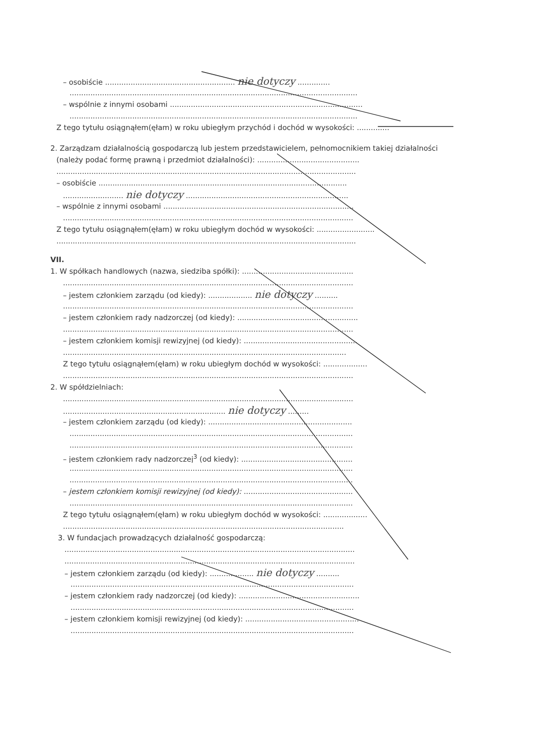– osobiście ........................................................ nie dotyczy ..............
............................................................................................................................
– wspólnie z innymi osobami ...................................................................................
............................................................................................................................
Z tego tytułu osiągnąłem(ęłam) w roku ubiegłym przychód i dochód w wysokości: ..............
2. Zarządzam działalnością gospodarczą lub jestem przedstawicielem, pełnomocnikiem takiej działalności
(należy podać formę prawną i przedmiot działalności): ............................................
.................................................................................................................................
– osobiście ...........................................................................................................
.......................... nie dotyczy ......................................................................
– wspólnie z innymi osobami ..................................................................................
.............................................................................................................................
Z tego tytułu osiągnąłem(ęłam) w roku ubiegłym dochód w wysokości: .........................
.................................................................................................................................
VII.
1. W spółkach handlowych (nazwa, siedziba spółki): ................................................
.............................................................................................................................
– jestem członkiem zarządu (od kiedy): ................... nie dotyczy ..........
.............................................................................................................................
– jestem członkiem rady nadzorczej (od kiedy): ....................................................
.............................................................................................................................
– jestem członkiem komisji rewizyjnej (od kiedy): .................................................
..........................................................................................................................
Z tego tytułu osiągnąłem(ęłam) w roku ubiegłym dochód w wysokości: ...................
.............................................................................................................................
2. W spółdzielniach:
.............................................................................................................................
...................................................................... nie dotyczy .........
– jestem członkiem zarządu (od kiedy): ..............................................................
..........................................................................................................................
..........................................................................................................................
– jestem członkiem rady nadzorczej<sup>3</sup> (od kiedy): ................................................
..........................................................................................................................
..........................................................................................................................
– jestem członkiem komisji rewizyjnej (od kiedy): ...............................................
..........................................................................................................................
Z tego tytułu osiągnąłem(ęłam) w roku ubiegłym dochód w wysokości: ...................
.........................................................................................................................
3. W fundacjach prowadzących działalność gospodarczą:
.............................................................................................................................
.............................................................................................................................
– jestem członkiem zarządu (od kiedy): ................... nie dotyczy ..........
..........................................................................................................................
– jestem członkiem rady nadzorczej (od kiedy): ....................................................
..........................................................................................................................
– jestem członkiem komisji rewizyjnej (od kiedy): .................................................
..........................................................................................................................